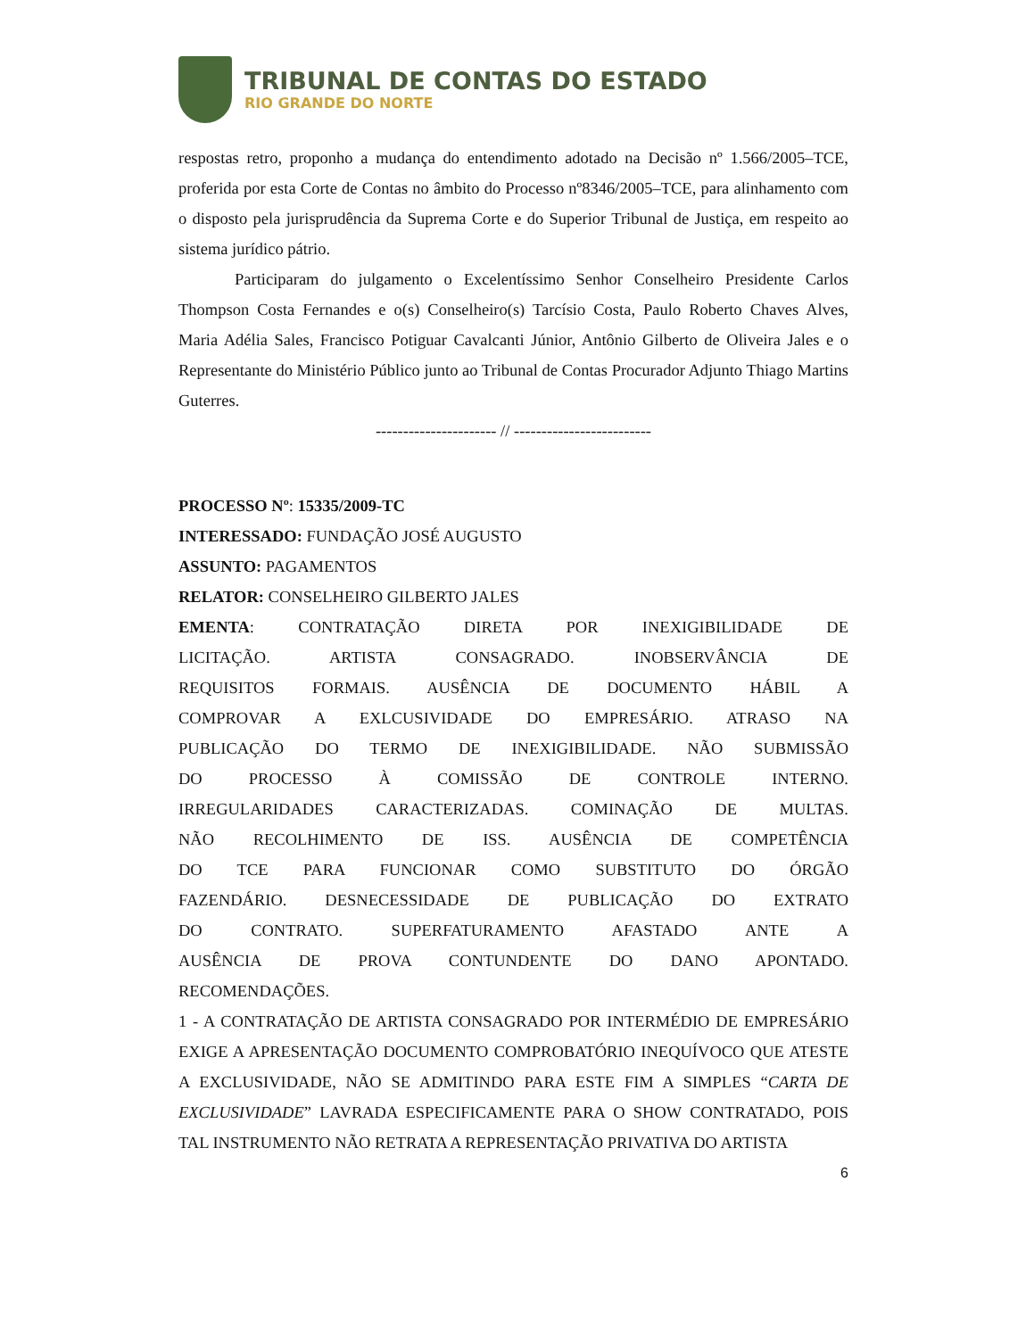TRIBUNAL DE CONTAS DO ESTADO
RIO GRANDE DO NORTE
respostas retro, proponho a mudança do entendimento adotado na Decisão nº 1.566/2005–TCE, proferida por esta Corte de Contas no âmbito do Processo nº8346/2005–TCE, para alinhamento com o disposto pela jurisprudência da Suprema Corte e do Superior Tribunal de Justiça, em respeito ao sistema jurídico pátrio.
Participaram do julgamento o Excelentíssimo Senhor Conselheiro Presidente Carlos Thompson Costa Fernandes e o(s) Conselheiro(s) Tarcísio Costa, Paulo Roberto Chaves Alves, Maria Adélia Sales, Francisco Potiguar Cavalcanti Júnior, Antônio Gilberto de Oliveira Jales e o Representante do Ministério Público junto ao Tribunal de Contas Procurador Adjunto Thiago Martins Guterres.
---------------------- // -------------------------
PROCESSO Nº: 15335/2009-TC
INTERESSADO: FUNDAÇÃO JOSÉ AUGUSTO
ASSUNTO: PAGAMENTOS
RELATOR: CONSELHEIRO GILBERTO JALES
EMENTA: CONTRATAÇÃO DIRETA POR INEXIGIBILIDADE DE LICITAÇÃO. ARTISTA CONSAGRADO. INOBSERVÂNCIA DE REQUISITOS FORMAIS. AUSÊNCIA DE DOCUMENTO HÁBIL A COMPROVAR A EXLCUSIVIDADE DO EMPRESÁRIO. ATRASO NA PUBLICAÇÃO DO TERMO DE INEXIGIBILIDADE. NÃO SUBMISSÃO DO PROCESSO À COMISSÃO DE CONTROLE INTERNO. IRREGULARIDADES CARACTERIZADAS. COMINAÇÃO DE MULTAS. NÃO RECOLHIMENTO DE ISS. AUSÊNCIA DE COMPETÊNCIA DO TCE PARA FUNCIONAR COMO SUBSTITUTO DO ÓRGÃO FAZENDÁRIO. DESNECESSIDADE DE PUBLICAÇÃO DO EXTRATO DO CONTRATO. SUPERFATURAMENTO AFASTADO ANTE A AUSÊNCIA DE PROVA CONTUNDENTE DO DANO APONTADO. RECOMENDAÇÕES.
1 - A CONTRATAÇÃO DE ARTISTA CONSAGRADO POR INTERMÉDIO DE EMPRESÁRIO EXIGE A APRESENTAÇÃO DOCUMENTO COMPROBATÓRIO INEQUÍVOCO QUE ATESTE A EXCLUSIVIDADE, NÃO SE ADMITINDO PARA ESTE FIM A SIMPLES “CARTA DE EXCLUSIVIDADE” LAVRADA ESPECIFICAMENTE PARA O SHOW CONTRATADO, POIS TAL INSTRUMENTO NÃO RETRATA A REPRESENTAÇÃO PRIVATIVA DO ARTISTA
6